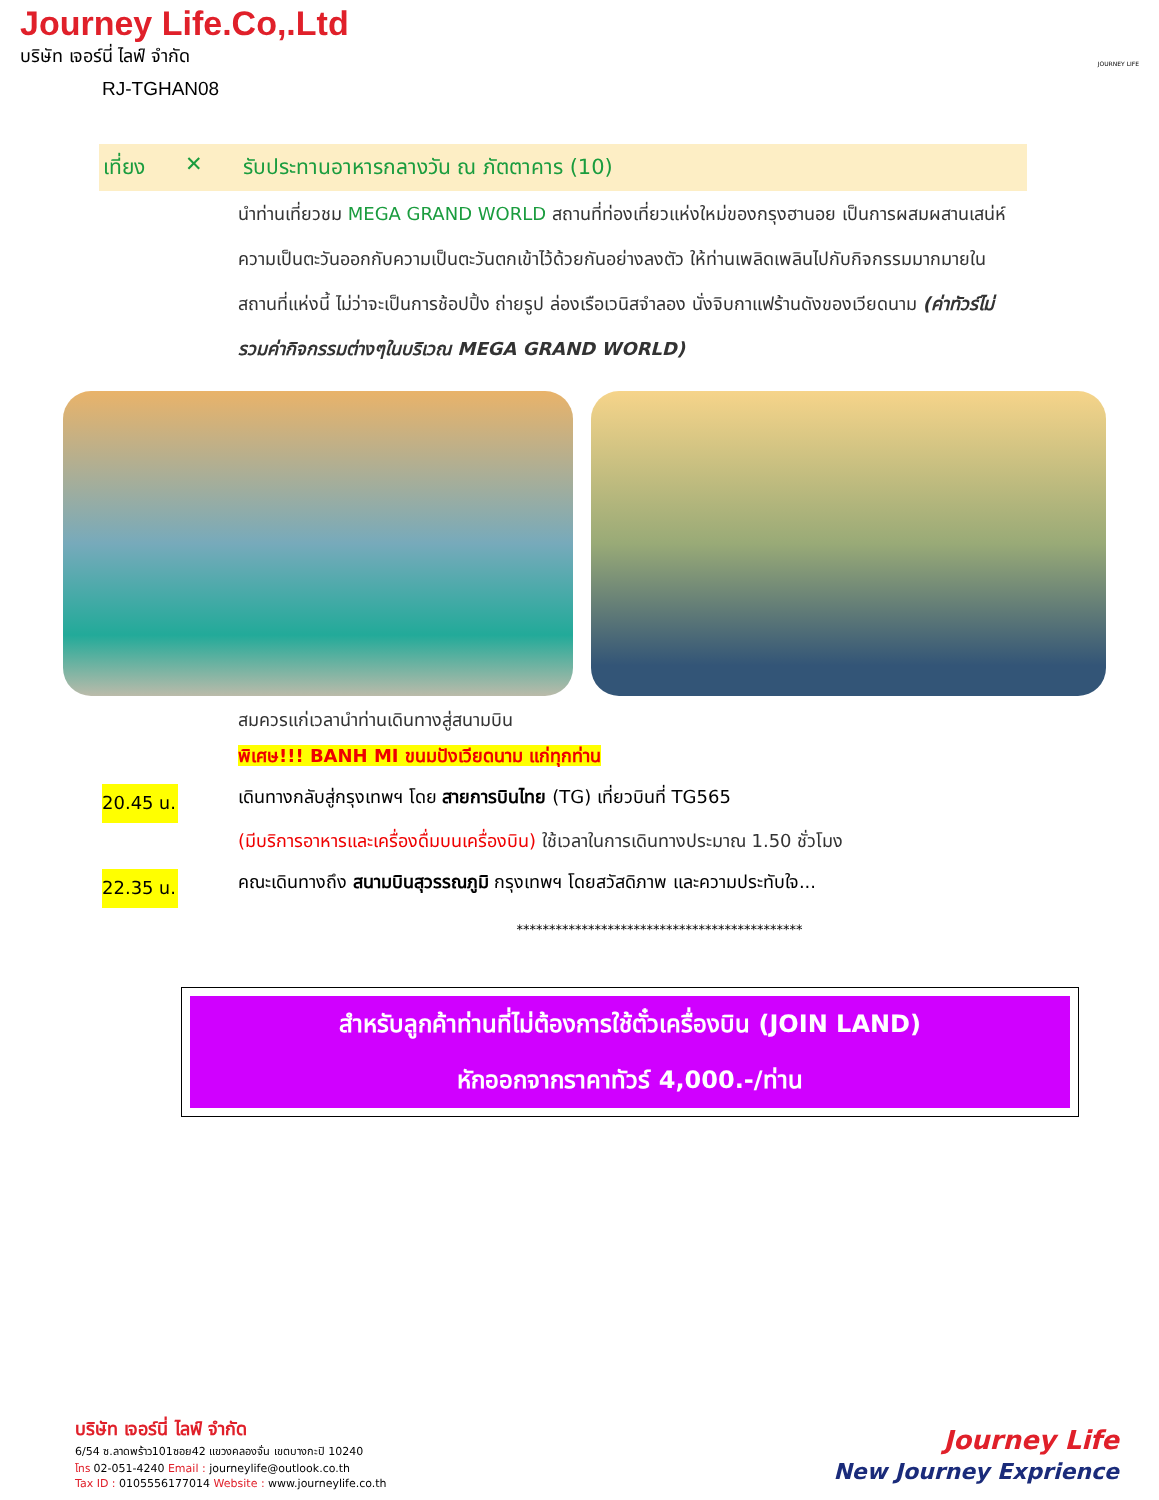Journey Life.Co,.Ltd
บริษัท เจอร์นี่ ไลฟ์ จำกัด
RJ-TGHAN08
JOURNEY LIFE
เที่ยง ✕ รับประทานอาหารกลางวัน ณ ภัตตาคาร (10)
นำท่านเที่ยวชม MEGA GRAND WORLD สถานที่ท่องเที่ยวแห่งใหม่ของกรุงฮานอย เป็นการผสมผสานเสน่ห์ความเป็นตะวันออกกับความเป็นตะวันตกเข้าไว้ด้วยกันอย่างลงตัว ให้ท่านเพลิดเพลินไปกับกิจกรรมมากมายในสถานที่แห่งนี้ ไม่ว่าจะเป็นการช้อปปิ้ง ถ่ายรูป ล่องเรือเวนิสจำลอง นั่งจิบกาแฟร้านดังของเวียดนาม (ค่าทัวร์ไม่รวมค่ากิจกรรมต่างๆในบริเวณ MEGA GRAND WORLD)
สมควรแก่เวลานำท่านเดินทางสู่สนามบิน
พิเศษ!!! BANH MI ขนมปังเวียดนาม แก่ทุกท่าน
20.45 น. เดินทางกลับสู่กรุงเทพฯ โดย สายการบินไทย (TG) เที่ยวบินที่ TG565
(มีบริการอาหารและเครื่องดื่มบนเครื่องบิน) ใช้เวลาในการเดินทางประมาณ 1.50 ชั่วโมง
22.35 น. คณะเดินทางถึง สนามบินสุวรรณภูมิ กรุงเทพฯ โดยสวัสดิภาพ และความประทับใจ...
********************************************
สำหรับลูกค้าท่านที่ไม่ต้องการใช้ตั๋วเครื่องบิน (JOIN LAND)
หักออกจากราคาทัวร์ 4,000.-/ท่าน
บริษัท เจอร์นี่ ไลฟ์ จำกัด
6/54 ซ.ลาดพร้าว101ซอย42 แขวงคลองจั่น เขตบางกะปิ 10240
โทร 02-051-4240 Email : journeylife@outlook.co.th
Tax ID : 0105556177014 Website : www.journeylife.co.th
Journey Life
New Journey Exprience